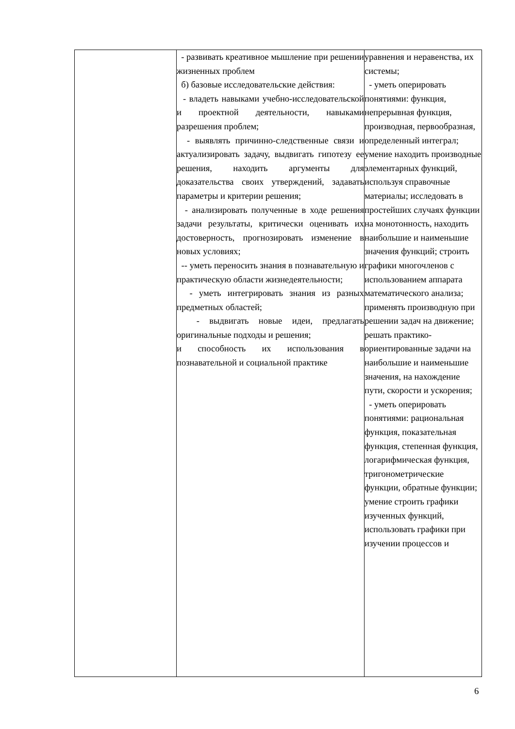| | - развивать креативное мышление при решении жизненных проблем б) базовые исследовательские действия: - владеть навыками учебно-исследовательской и проектной деятельности, навыками разрешения проблем; - выявлять причинно-следственные связи и актуализировать задачу, выдвигать гипотезу ее решения, находить аргументы для доказательства своих утверждений, задавать параметры и критерии решения; - анализировать полученные в ходе решения задачи результаты, критически оценивать их достоверность, прогнозировать изменение в новых условиях; -- уметь переносить знания в познавательную и практическую области жизнедеятельности; - уметь интегрировать знания из разных предметных областей; - выдвигать новые идеи, предлагать оригинальные подходы и решения; и способность их использования в познавательной и социальной практике | уравнения и неравенства, их системы; - уметь оперировать понятиями: функция, непрерывная функция, производная, первообразная, определенный интеграл; умение находить производные элементарных функций, используя справочные материалы; исследовать в простейших случаях функции на монотонность, находить наибольшие и наименьшие значения функций; строить графики многочленов с использованием аппарата математического анализа; применять производную при решении задач на движение; решать практико-ориентированные задачи на наибольшие и наименьшие значения, на нахождение пути, скорости и ускорения; - уметь оперировать понятиями: рациональная функция, показательная функция, степенная функция, логарифмическая функция, тригонометрические функции, обратные функции; умение строить графики изученных функций, использовать графики при изучении процессов и |
6